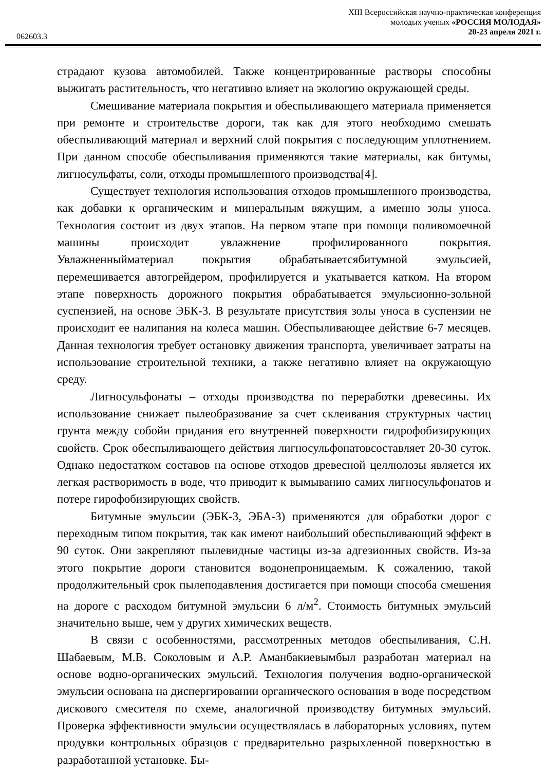XIII Всероссийская научно-практическая конференция
молодых ученых «РОССИЯ МОЛОДАЯ»
20-23 апреля 2021 г.
062603.3
страдают кузова автомобилей. Также концентрированные растворы способны выжигать растительность, что негативно влияет на экологию окружающей среды.
Смешивание материала покрытия и обеспыливающего материала применяется при ремонте и строительстве дороги, так как для этого необходимо смешать обеспыливающий материал и верхний слой покрытия с последующим уплотнением. При данном способе обеспыливания применяются такие материалы, как битумы, лигносульфаты, соли, отходы промышленного производства[4].
Существует технология использования отходов промышленного производства, как добавки к органическим и минеральным вяжущим, а именно золы уноса. Технология состоит из двух этапов. На первом этапе при помощи поливомоечной машины происходит увлажнение профилированного покрытия. Увлажненныйматериал покрытия обрабатываетсябитумной эмульсией, перемешивается автогрейдером, профилируется и укатывается катком. На втором этапе поверхность дорожного покрытия обрабатывается эмульсионно-зольной суспензией, на основе ЭБК-3. В результате присутствия золы уноса в суспензии не происходит ее налипания на колеса машин. Обеспыливающее действие 6-7 месяцев. Данная технология требует остановку движения транспорта, увеличивает затраты на использование строительной техники, а также негативно влияет на окружающую среду.
Лигносульфонаты – отходы производства по переработки древесины. Их использование снижает пылеобразование за счет склеивания структурных частиц грунта между собойи придания его внутренней поверхности гидрофобизирующих свойств. Срок обеспыливающего действия лигносульфонатовсоставляет 20-30 суток. Однако недостатком составов на основе отходов древесной целлюлозы является их легкая растворимость в воде, что приводит к вымыванию самих лигносульфонатов и потере гирофобизирующих свойств.
Битумные эмульсии (ЭБК-3, ЭБА-3) применяются для обработки дорог с переходным типом покрытия, так как имеют наибольший обеспыливающий эффект в 90 суток. Они закрепляют пылевидные частицы из-за адгезионных свойств. Из-за этого покрытие дороги становится водонепроницаемым. К сожалению, такой продолжительный срок пылеподавления достигается при помощи способа смешения на дороге с расходом битумной эмульсии 6 л/м<sup>2</sup>. Стоимость битумных эмульсий значительно выше, чем у других химических веществ.
В связи с особенностями, рассмотренных методов обеспыливания, С.Н. Шабаевым, М.В. Соколовым и А.Р. Аманбакиевымбыл разработан материал на основе водно-органических эмульсий. Технология получения водно-органической эмульсии основана на диспергировании органического основания в воде посредством дискового смесителя по схеме, аналогичной производству битумных эмульсий. Проверка эффективности эмульсии осуществлялась в лабораторных условиях, путем продувки контрольных образцов с предварительно разрыхленной поверхностью в разработанной установке. Бы-